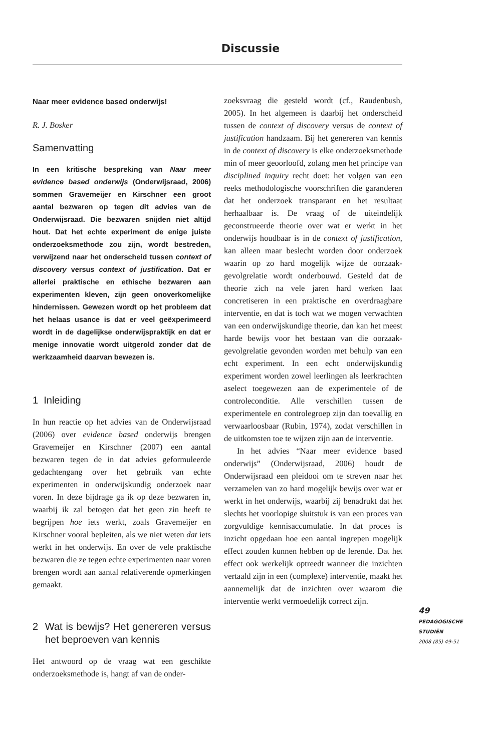Discussie
Naar meer evidence based onderwijs!
R. J. Bosker
Samenvatting
In een kritische bespreking van Naar meer evidence based onderwijs (Onderwijsraad, 2006) sommen Gravemeijer en Kirschner een groot aantal bezwaren op tegen dit advies van de Onderwijsraad. Die bezwaren snijden niet altijd hout. Dat het echte experiment de enige juiste onderzoeksmethode zou zijn, wordt bestreden, verwijzend naar het onderscheid tussen context of discovery versus context of justification. Dat er allerlei praktische en ethische bezwaren aan experimenten kleven, zijn geen onoverkomelijke hindernissen. Gewezen wordt op het probleem dat het helaas usance is dat er veel geëxperimeerd wordt in de dagelijkse onderwijspraktijk en dat er menige innovatie wordt uitgerold zonder dat de werkzaamheid daarvan bewezen is.
1 Inleiding
In hun reactie op het advies van de Onderwijsraad (2006) over evidence based onderwijs brengen Gravemeijer en Kirschner (2007) een aantal bezwaren tegen de in dat advies geformuleerde gedachtengang over het gebruik van echte experimenten in onderwijskundig onderzoek naar voren. In deze bijdrage ga ik op deze bezwaren in, waarbij ik zal betogen dat het geen zin heeft te begrijpen hoe iets werkt, zoals Gravemeijer en Kirschner vooral bepleiten, als we niet weten dat iets werkt in het onderwijs. En over de vele praktische bezwaren die ze tegen echte experimenten naar voren brengen wordt aan aantal relativerende opmerkingen gemaakt.
2 Wat is bewijs? Het genereren versus het beproeven van kennis
Het antwoord op de vraag wat een geschikte onderzoeksmethode is, hangt af van de onder-
zoeksvraag die gesteld wordt (cf., Raudenbush, 2005). In het algemeen is daarbij het onderscheid tussen de context of discovery versus de context of justification handzaam. Bij het genereren van kennis in de context of discovery is elke onderzoeksmethode min of meer geoorloofd, zolang men het principe van disciplined inquiry recht doet: het volgen van een reeks methodologische voorschriften die garanderen dat het onderzoek transparant en het resultaat herhaalbaar is. De vraag of de uiteindelijk geconstrueerde theorie over wat er werkt in het onderwijs houdbaar is in de context of justification, kan alleen maar beslecht worden door onderzoek waarin op zo hard mogelijk wijze de oorzaak-gevolgrelatie wordt onderbouwd. Gesteld dat de theorie zich na vele jaren hard werken laat concretiseren in een praktische en overdraagbare interventie, en dat is toch wat we mogen verwachten van een onderwijskundige theorie, dan kan het meest harde bewijs voor het bestaan van die oorzaak-gevolgrelatie gevonden worden met behulp van een echt experiment. In een echt onderwijskundig experiment worden zowel leerlingen als leerkrachten aselect toegewezen aan de experimentele of de controleconditie. Alle verschillen tussen de experimentele en controlegroep zijn dan toevallig en verwaarloosbaar (Rubin, 1974), zodat verschillen in de uitkomsten toe te wijzen zijn aan de interventie.
In het advies “Naar meer evidence based onderwijs” (Onderwijsraad, 2006) houdt de Onderwijsraad een pleidooi om te streven naar het verzamelen van zo hard mogelijk bewijs over wat er werkt in het onderwijs, waarbij zij benadrukt dat het slechts het voorlopige sluitstuk is van een proces van zorgvuldige kennisaccumulatie. In dat proces is inzicht opgedaan hoe een aantal ingrepen mogelijk effect zouden kunnen hebben op de lerende. Dat het effect ook werkelijk optreedt wanneer die inzichten vertaald zijn in een (complexe) interventie, maakt het aannemelijk dat de inzichten over waarom die interventie werkt vermoedelijk correct zijn.
49
PEDAGOGISCHE
STUDIËN
2008 (85) 49-51